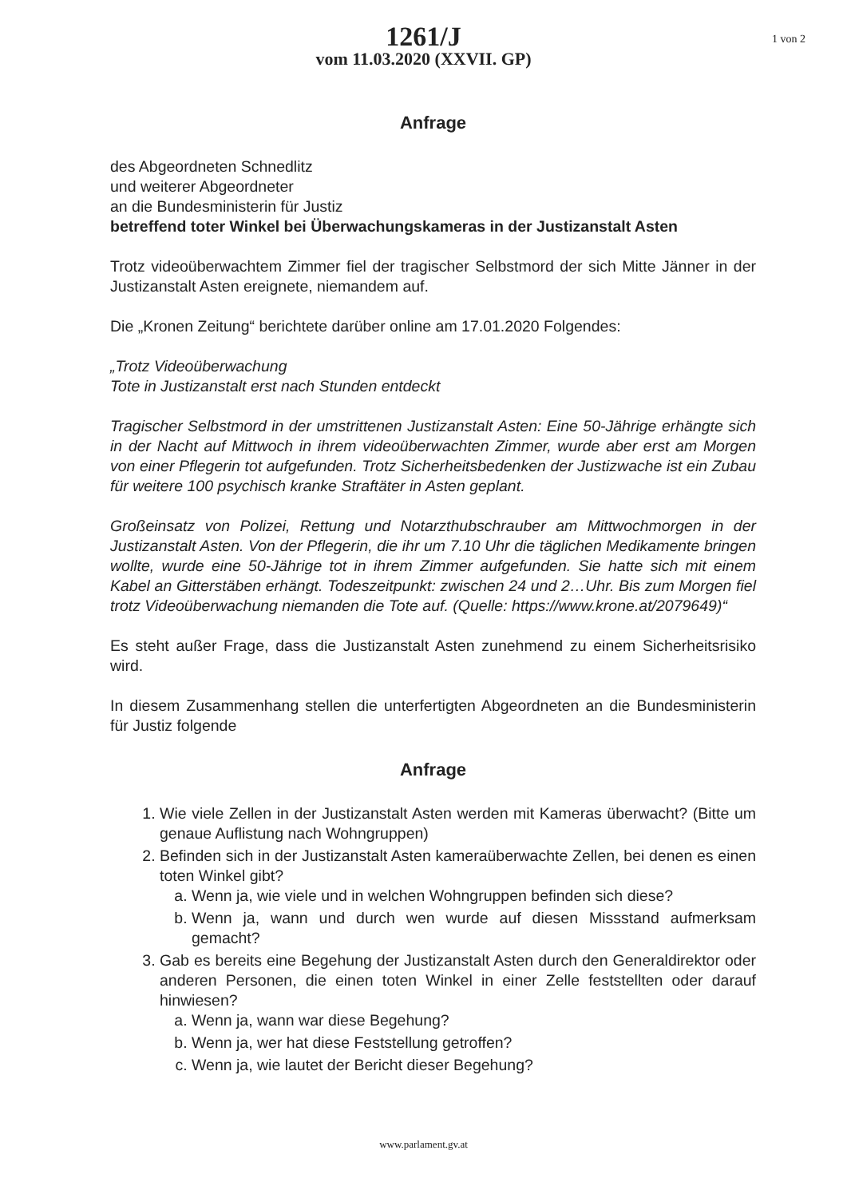1 von 2
1261/J
vom 11.03.2020 (XXVII. GP)
Anfrage
des Abgeordneten Schnedlitz
und weiterer Abgeordneter
an die Bundesministerin für Justiz
betreffend toter Winkel bei Überwachungskameras in der Justizanstalt Asten
Trotz videoüberwachtem Zimmer fiel der tragischer Selbstmord der sich Mitte Jänner in der Justizanstalt Asten ereignete, niemandem auf.
Die „Kronen Zeitung“ berichtete darüber online am 17.01.2020 Folgendes:
„Trotz Videoüberwachung
Tote in Justizanstalt erst nach Stunden entdeckt
Tragischer Selbstmord in der umstrittenen Justizanstalt Asten: Eine 50-Jährige erhängte sich in der Nacht auf Mittwoch in ihrem videoüberwachten Zimmer, wurde aber erst am Morgen von einer Pflegerin tot aufgefunden. Trotz Sicherheitsbedenken der Justizwache ist ein Zubau für weitere 100 psychisch kranke Straftäter in Asten geplant.
Großeinsatz von Polizei, Rettung und Notarzthubschrauber am Mittwochmorgen in der Justizanstalt Asten. Von der Pflegerin, die ihr um 7.10 Uhr die täglichen Medikamente bringen wollte, wurde eine 50-Jährige tot in ihrem Zimmer aufgefunden. Sie hatte sich mit einem Kabel an Gitterstäben erhängt. Todeszeitpunkt: zwischen 24 und 2…Uhr. Bis zum Morgen fiel trotz Videoüberwachung niemanden die Tote auf. (Quelle: https://www.krone.at/2079649)“
Es steht außer Frage, dass die Justizanstalt Asten zunehmend zu einem Sicherheitsrisiko wird.
In diesem Zusammenhang stellen die unterfertigten Abgeordneten an die Bundesministerin für Justiz folgende
Anfrage
1. Wie viele Zellen in der Justizanstalt Asten werden mit Kameras überwacht? (Bitte um genaue Auflistung nach Wohngruppen)
2. Befinden sich in der Justizanstalt Asten kameraüberwachte Zellen, bei denen es einen toten Winkel gibt?
a. Wenn ja, wie viele und in welchen Wohngruppen befinden sich diese?
b. Wenn ja, wann und durch wen wurde auf diesen Missstand aufmerksam gemacht?
3. Gab es bereits eine Begehung der Justizanstalt Asten durch den Generaldirektor oder anderen Personen, die einen toten Winkel in einer Zelle feststellten oder darauf hinwiesen?
a. Wenn ja, wann war diese Begehung?
b. Wenn ja, wer hat diese Feststellung getroffen?
c. Wenn ja, wie lautet der Bericht dieser Begehung?
www.parlament.gv.at